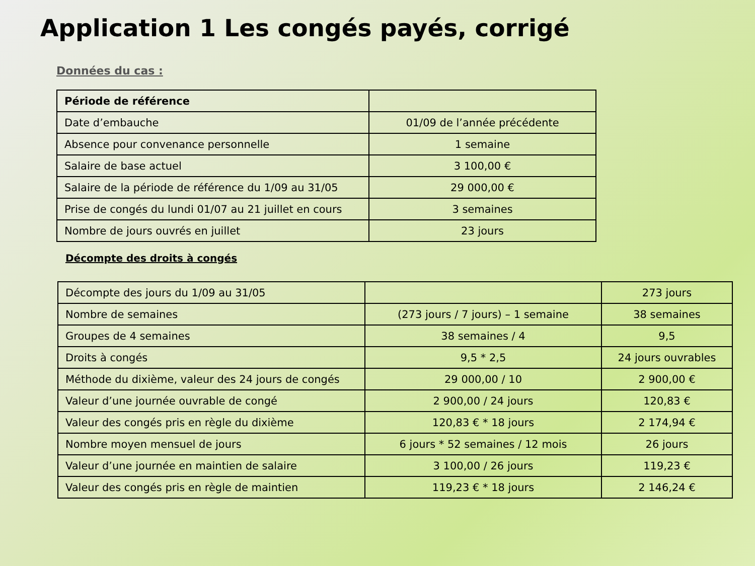Application 1 Les congés payés, corrigé
Données du cas :
| Période de référence | |
| Date d’embauche | 01/09 de l’année précédente |
| Absence pour convenance personnelle | 1 semaine |
| Salaire de base actuel | 3 100,00 € |
| Salaire de la période de référence du 1/09 au 31/05 | 29 000,00 € |
| Prise de congés du lundi 01/07 au 21 juillet en cours | 3 semaines |
| Nombre de jours ouvrés en juillet | 23 jours |
Décompte des droits à congés
| Décompte des jours du 1/09 au 31/05 | | 273 jours |
| Nombre de semaines | (273 jours / 7 jours) – 1 semaine | 38 semaines |
| Groupes de 4 semaines | 38 semaines / 4 | 9,5 |
| Droits à congés | 9,5 * 2,5 | 24 jours ouvrables |
| Méthode du dixième, valeur des 24 jours de congés | 29 000,00 / 10 | 2 900,00 € |
| Valeur d’une journée ouvrable de congé | 2 900,00 / 24 jours | 120,83 € |
| Valeur des congés pris en règle du dixième | 120,83 € * 18 jours | 2 174,94 € |
| Nombre moyen mensuel de jours | 6 jours * 52 semaines / 12 mois | 26 jours |
| Valeur d’une journée en maintien de salaire | 3 100,00 / 26 jours | 119,23 € |
| Valeur des congés pris en règle de maintien | 119,23 € * 18 jours | 2 146,24 € |